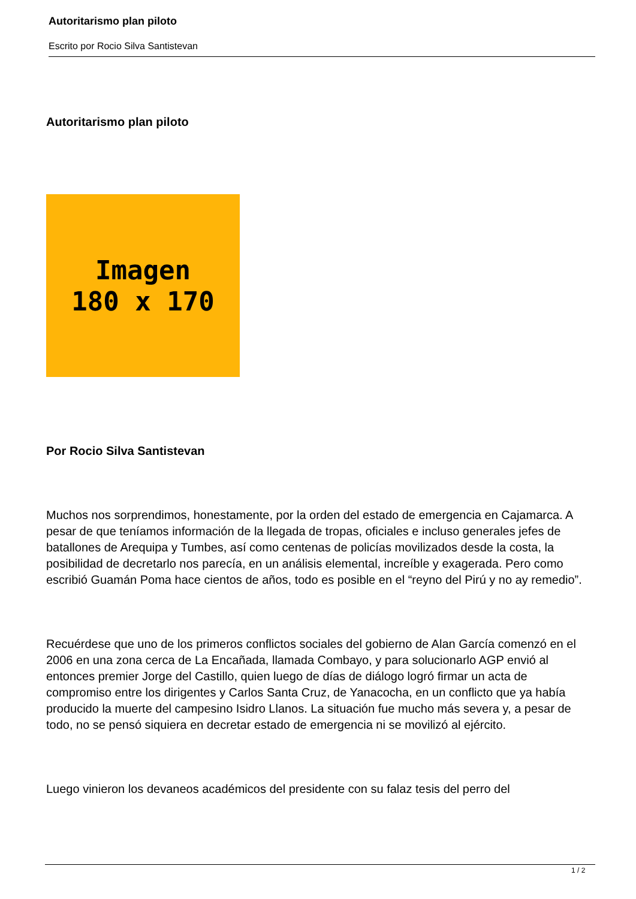Autoritarismo plan piloto
Escrito por Rocio Silva Santistevan
Autoritarismo plan piloto
Imagen
180 x 170
Por Rocio Silva Santistevan
Muchos nos sorprendimos, honestamente, por la orden del estado de emergencia en Cajamarca. A pesar de que teníamos información de la llegada de tropas, oficiales e incluso generales jefes de batallones de Arequipa y Tumbes, así como centenas de policías movilizados desde la costa, la posibilidad de decretarlo nos parecía, en un análisis elemental, increíble y exagerada. Pero como escribió Guamán Poma hace cientos de años, todo es posible en el “reyno del Pirú y no ay remedio”.
Recuérdese que uno de los primeros conflictos sociales del gobierno de Alan García comenzó en el 2006 en una zona cerca de La Encañada, llamada Combayo, y para solucionarlo AGP envió al entonces premier Jorge del Castillo, quien luego de días de diálogo logró firmar un acta de compromiso entre los dirigentes y Carlos Santa Cruz, de Yanacocha, en un conflicto que ya había producido la muerte del campesino Isidro Llanos. La situación fue mucho más severa y, a pesar de todo, no se pensó siquiera en decretar estado de emergencia ni se movilizó al ejército.
Luego vinieron los devaneos académicos del presidente con su falaz tesis del perro del
1 / 2